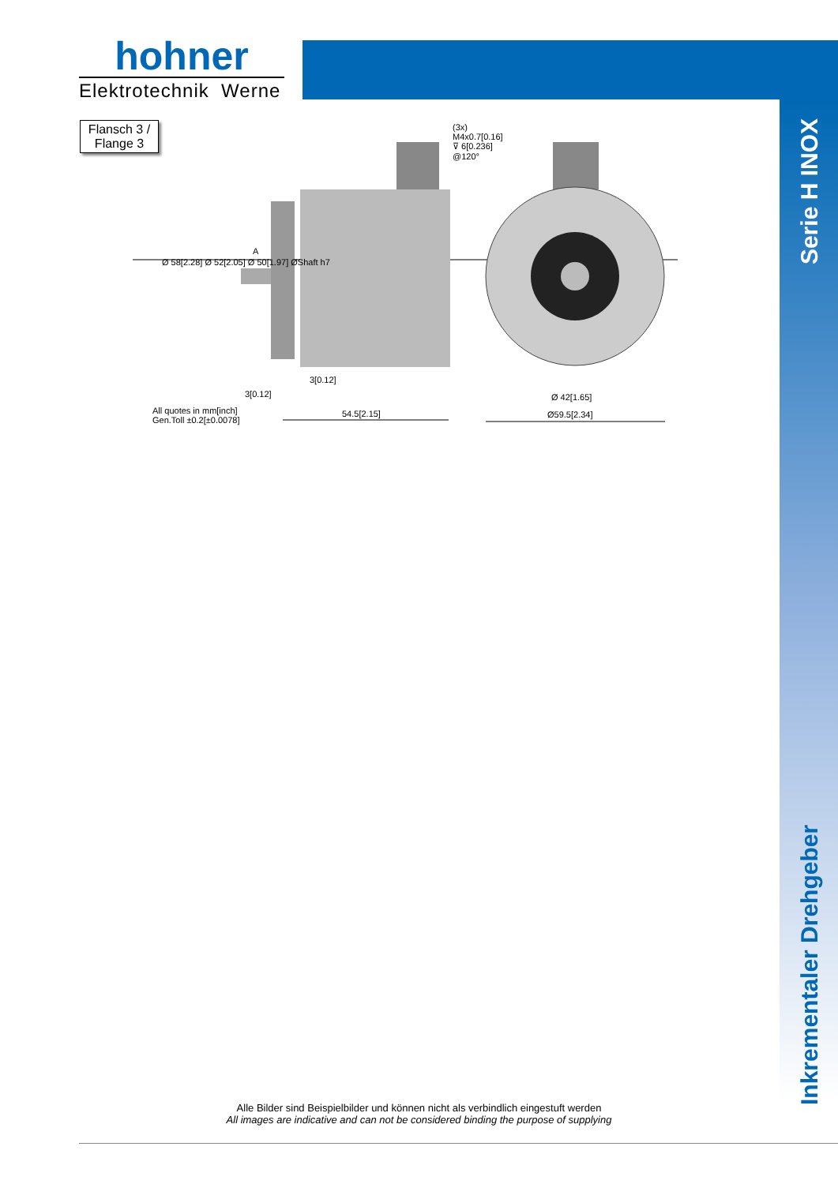hohner
Elektrotechnik Werne
Flansch 3 /
Flange 3
Serie H INOX
Inkrementaler Drehgeber
(3x)
M4x0.7[0.16]
⊽ 6[0.236]
@120°
Ø 58[2.28] Ø 52[2.05] Ø 50[1.97] ØShaft h7
A
3[0.12]
3[0.12]
All quotes in mm[inch]
Gen.Toll ±0.2[±0.0078]
54.5[2.15]
Ø 42[1.65]
Ø59.5[2.34]
Alle Bilder sind Beispielbilder und können nicht als verbindlich eingestuft werden
All images are indicative and can not be considered binding the purpose of supplying